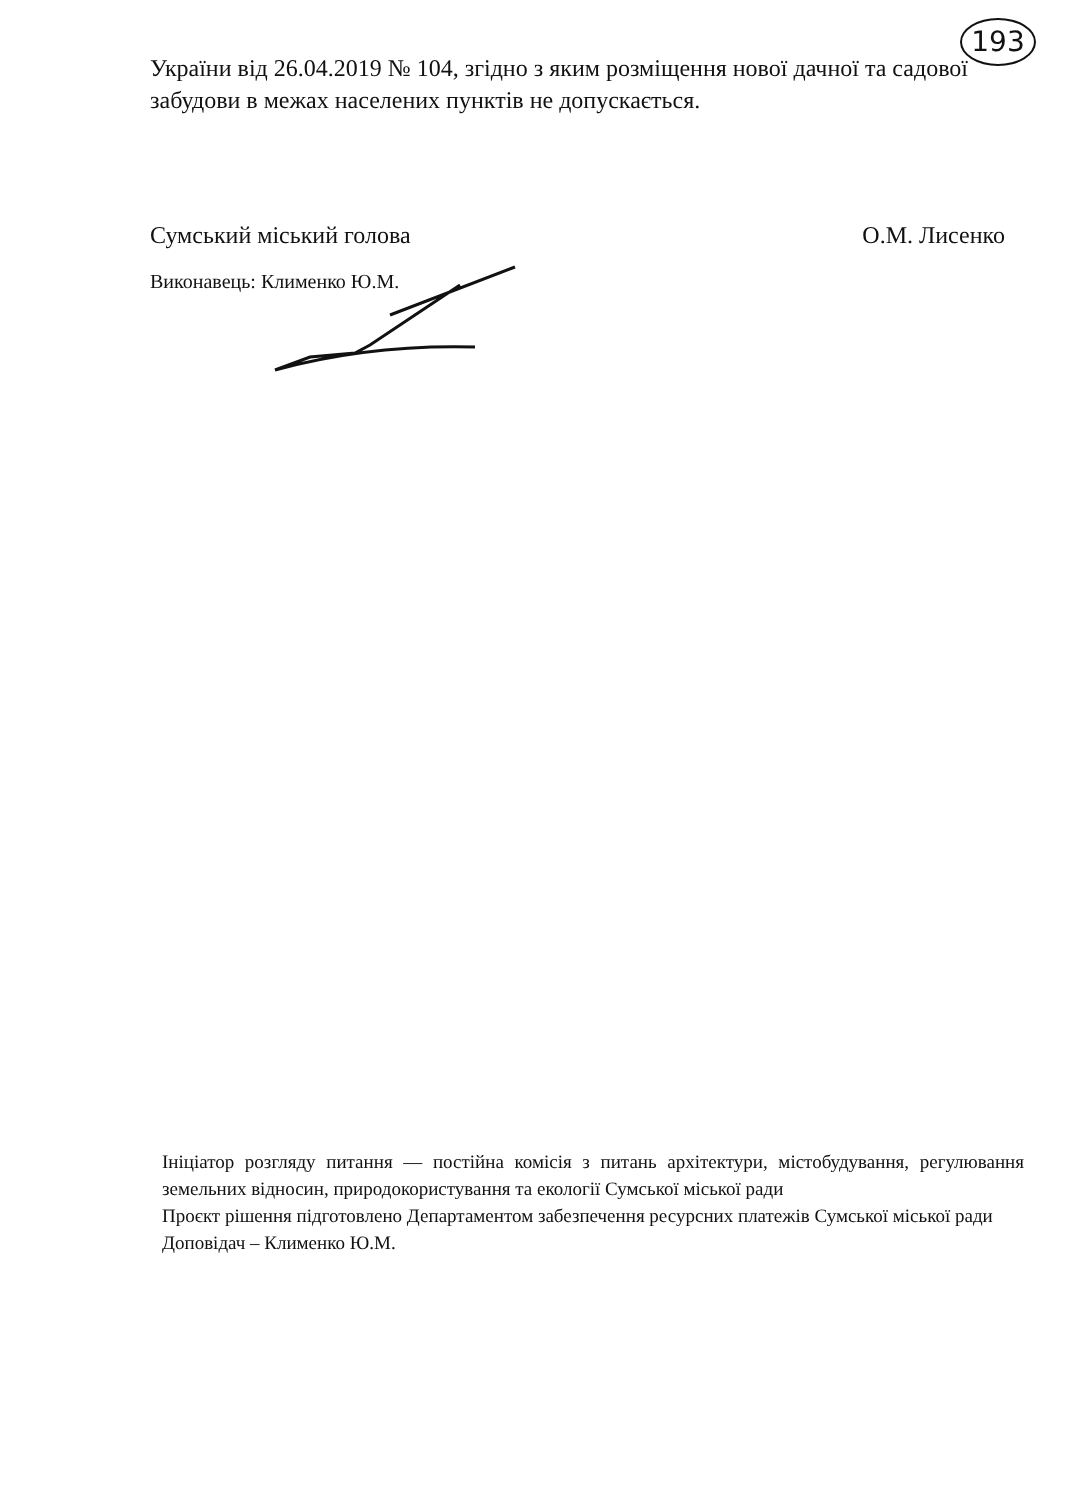193
України від 26.04.2019 № 104, згідно з яким розміщення нової дачної та садової забудови в межах населених пунктів не допускається.
Сумський міський голова О.М. Лисенко
Виконавець: Клименко Ю.М.
Ініціатор розгляду питання — постійна комісія з питань архітектури, містобудування, регулювання земельних відносин, природокористування та екології Сумської міської ради
Проєкт рішення підготовлено Департаментом забезпечення ресурсних платежів Сумської міської ради
Доповідач – Клименко Ю.М.